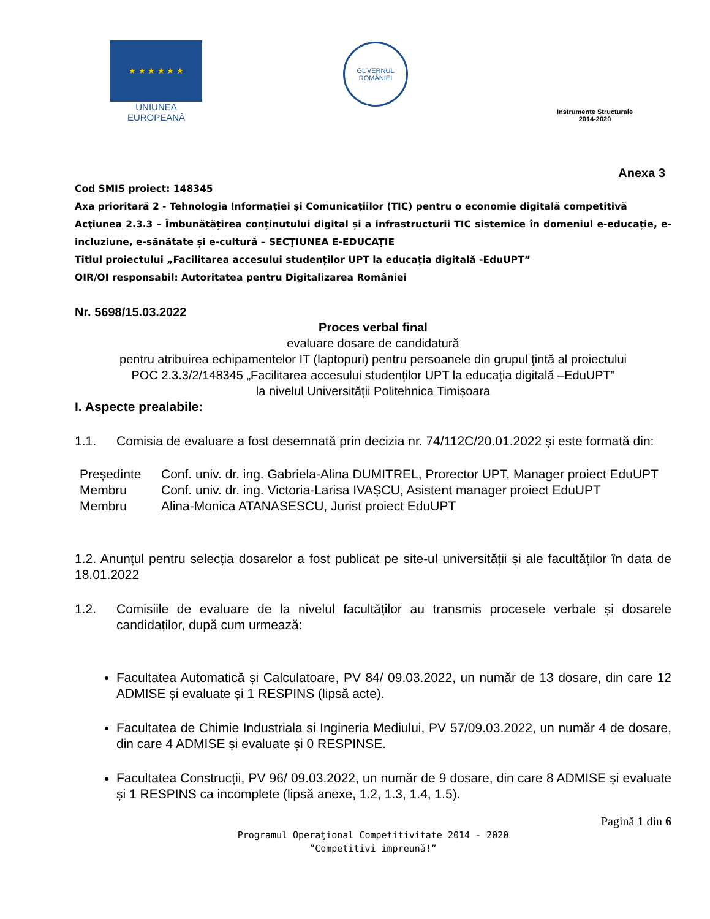★ ★ ★ ★ ★ ★
UNIUNEA EUROPEANĂ
GUVERNUL
ROMÂNIEI
Instrumente Structurale
2014-2020
Anexa 3
Cod SMIS proiect: 148345
Axa prioritară 2 - Tehnologia Informaţiei şi Comunicaţiilor (TIC) pentru o economie digitală competitivă
Acţiunea 2.3.3 – Îmbunătățirea conținutului digital și a infrastructurii TIC sistemice în domeniul e-educație, e-incluziune, e-sănătate și e-cultură – SECŢIUNEA E-EDUCAŢIE
Titlul proiectului „Facilitarea accesului studenților UPT la educația digitală -EduUPT”
OIR/OI responsabil: Autoritatea pentru Digitalizarea României
Nr. 5698/15.03.2022
Proces verbal final
evaluare dosare de candidatură
pentru atribuirea echipamentelor IT (laptopuri) pentru persoanele din grupul ţintă al proiectului
POC 2.3.3/2/148345 „Facilitarea accesului studenților UPT la educația digitală –EduUPT”
la nivelul Universității Politehnica Timișoara
I. Aspecte prealabile:
1.1. Comisia de evaluare a fost desemnată prin decizia nr. 74/112C/20.01.2022 și este formată din:
| Președinte | Conf. univ. dr. ing. Gabriela-Alina DUMITREL, Prorector UPT, Manager proiect EduUPT |
| Membru | Conf. univ. dr. ing. Victoria-Larisa IVAȘCU, Asistent manager proiect EduUPT |
| Membru | Alina-Monica ATANASESCU, Jurist proiect EduUPT |
1.2. Anunțul pentru selecția dosarelor a fost publicat pe site-ul universității și ale facultăților în data de 18.01.2022
1.2. Comisiile de evaluare de la nivelul facultăților au transmis procesele verbale și dosarele candidaților, după cum urmează:
Facultatea Automatică și Calculatoare, PV 84/ 09.03.2022, un număr de 13 dosare, din care 12 ADMISE și evaluate și 1 RESPINS (lipsă acte).
Facultatea de Chimie Industriala si Ingineria Mediului, PV 57/09.03.2022, un număr 4 de dosare, din care 4 ADMISE și evaluate și 0 RESPINSE.
Facultatea Construcții, PV 96/ 09.03.2022, un număr de 9 dosare, din care 8 ADMISE și evaluate și 1 RESPINS ca incomplete (lipsă anexe, 1.2, 1.3, 1.4, 1.5).
Pagină 1 din 6
Programul Operaţional Competitivitate 2014 - 2020
”Competitivi impreună!”